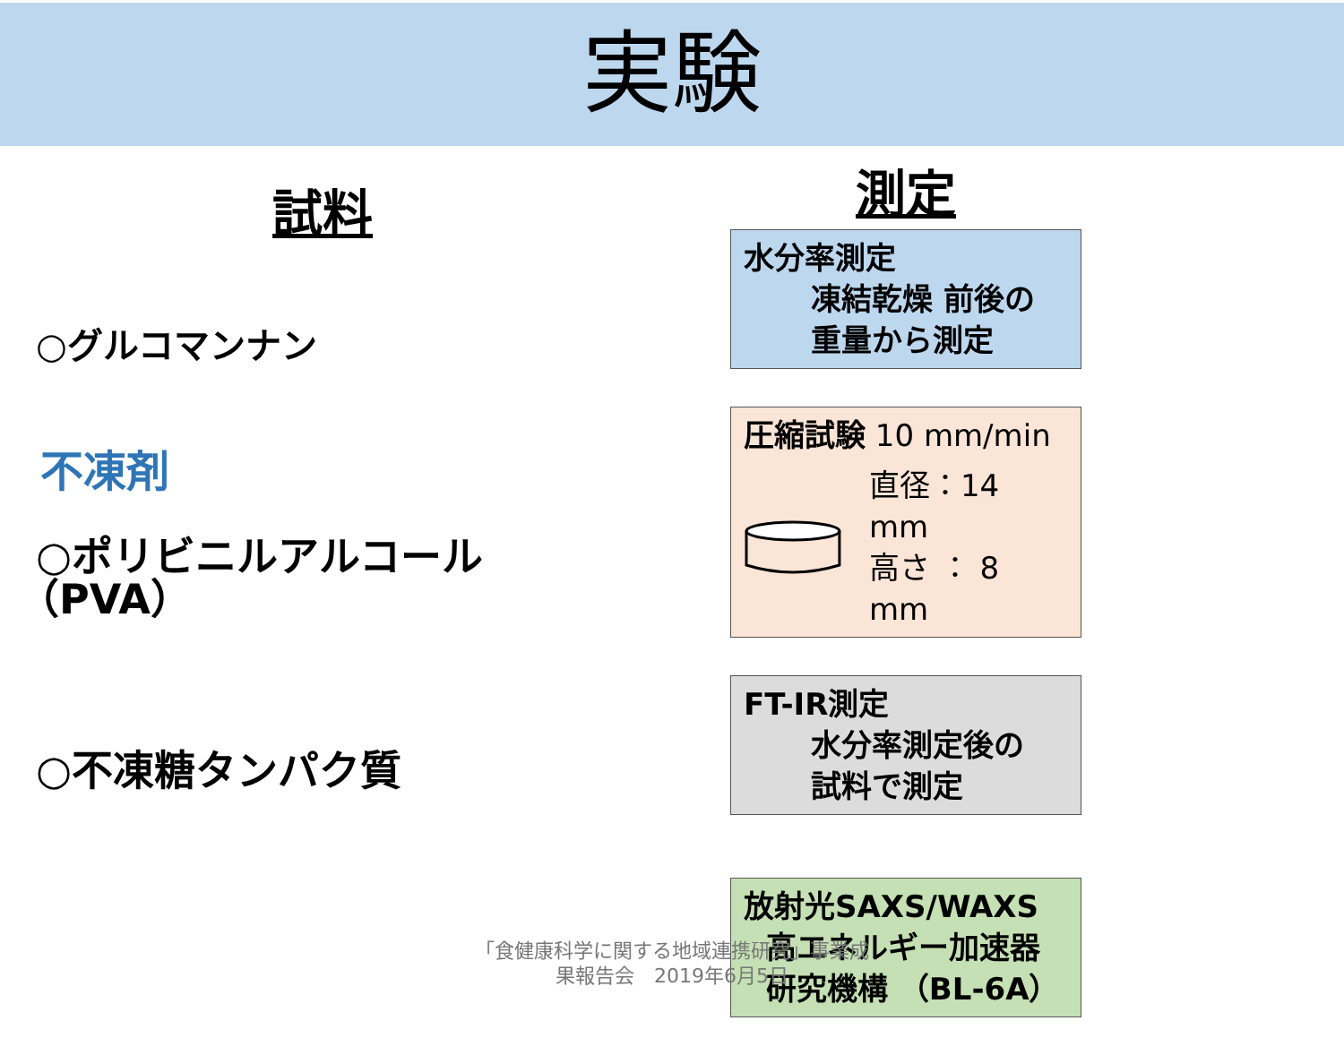実験
試料
○グルコマンナン
不凍剤
○ポリビニルアルコール
（PVA）
○不凍糖タンパク質
測定
水分率測定
凍結乾燥 前後の
重量から測定
圧縮試験 10 mm/min
直径：14 mm
高さ ： 8 mm
FT-IR測定
水分率測定後の
試料で測定
放射光SAXS/WAXS
高エネルギー加速器
研究機構 （BL-6A）
「食健康科学に関する地域連携研究」事業成
果報告会　2019年6月5日